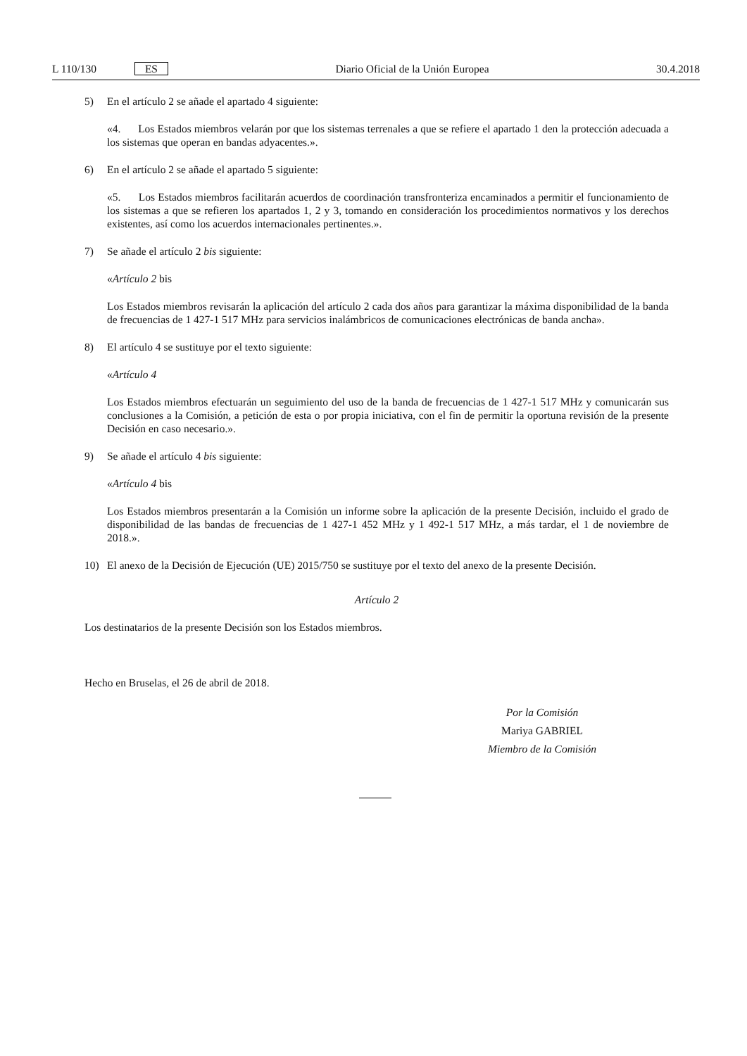L 110/130 ES Diario Oficial de la Unión Europea 30.4.2018
5) En el artículo 2 se añade el apartado 4 siguiente:
«4. Los Estados miembros velarán por que los sistemas terrenales a que se refiere el apartado 1 den la protección adecuada a los sistemas que operan en bandas adyacentes.».
6) En el artículo 2 se añade el apartado 5 siguiente:
«5. Los Estados miembros facilitarán acuerdos de coordinación transfronteriza encaminados a permitir el funcionamiento de los sistemas a que se refieren los apartados 1, 2 y 3, tomando en consideración los procedimientos normativos y los derechos existentes, así como los acuerdos internacionales pertinentes.».
7) Se añade el artículo 2 bis siguiente:
«Artículo 2 bis
Los Estados miembros revisarán la aplicación del artículo 2 cada dos años para garantizar la máxima disponibilidad de la banda de frecuencias de 1 427-1 517 MHz para servicios inalámbricos de comunicaciones electrónicas de banda ancha».
8) El artículo 4 se sustituye por el texto siguiente:
«Artículo 4
Los Estados miembros efectuarán un seguimiento del uso de la banda de frecuencias de 1 427-1 517 MHz y comunicarán sus conclusiones a la Comisión, a petición de esta o por propia iniciativa, con el fin de permitir la oportuna revisión de la presente Decisión en caso necesario.».
9) Se añade el artículo 4 bis siguiente:
«Artículo 4 bis
Los Estados miembros presentarán a la Comisión un informe sobre la aplicación de la presente Decisión, incluido el grado de disponibilidad de las bandas de frecuencias de 1 427-1 452 MHz y 1 492-1 517 MHz, a más tardar, el 1 de noviembre de 2018.».
10) El anexo de la Decisión de Ejecución (UE) 2015/750 se sustituye por el texto del anexo de la presente Decisión.
Artículo 2
Los destinatarios de la presente Decisión son los Estados miembros.
Hecho en Bruselas, el 26 de abril de 2018.
Por la Comisión
Mariya GABRIEL
Miembro de la Comisión